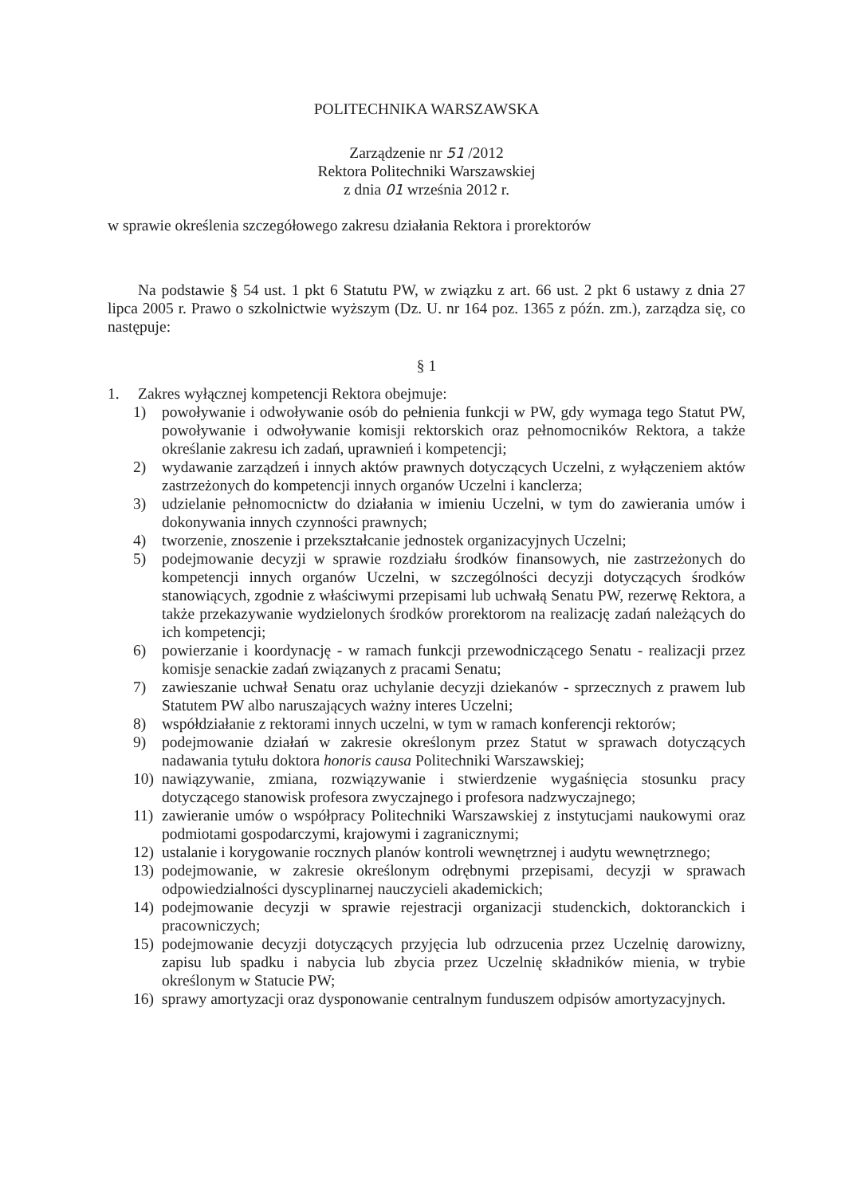POLITECHNIKA WARSZAWSKA
Zarządzenie nr 51 /2012
Rektora Politechniki Warszawskiej
z dnia 01 września 2012 r.
w sprawie określenia szczegółowego zakresu działania Rektora i prorektorów
Na podstawie § 54 ust. 1 pkt 6 Statutu PW, w związku z art. 66 ust. 2 pkt 6 ustawy z dnia 27 lipca 2005 r. Prawo o szkolnictwie wyższym (Dz. U. nr 164 poz. 1365 z późn. zm.), zarządza się, co następuje:
§ 1
1. Zakres wyłącznej kompetencji Rektora obejmuje:
1) powoływanie i odwoływanie osób do pełnienia funkcji w PW, gdy wymaga tego Statut PW, powoływanie i odwoływanie komisji rektorskich oraz pełnomocników Rektora, a także określanie zakresu ich zadań, uprawnień i kompetencji;
2) wydawanie zarządzeń i innych aktów prawnych dotyczących Uczelni, z wyłączeniem aktów zastrzeżonych do kompetencji innych organów Uczelni i kanclerza;
3) udzielanie pełnomocnictw do działania w imieniu Uczelni, w tym do zawierania umów i dokonywania innych czynności prawnych;
4) tworzenie, znoszenie i przekształcanie jednostek organizacyjnych Uczelni;
5) podejmowanie decyzji w sprawie rozdziału środków finansowych, nie zastrzeżonych do kompetencji innych organów Uczelni, w szczególności decyzji dotyczących środków stanowiących, zgodnie z właściwymi przepisami lub uchwałą Senatu PW, rezerwę Rektora, a także przekazywanie wydzielonych środków prorektorom na realizację zadań należących do ich kompetencji;
6) powierzanie i koordynację - w ramach funkcji przewodniczącego Senatu - realizacji przez komisje senackie zadań związanych z pracami Senatu;
7) zawieszanie uchwał Senatu oraz uchylanie decyzji dziekanów - sprzecznych z prawem lub Statutem PW albo naruszających ważny interes Uczelni;
8) współdziałanie z rektorami innych uczelni, w tym w ramach konferencji rektorów;
9) podejmowanie działań w zakresie określonym przez Statut w sprawach dotyczących nadawania tytułu doktora honoris causa Politechniki Warszawskiej;
10) nawiązywanie, zmiana, rozwiązywanie i stwierdzenie wygaśnięcia stosunku pracy dotyczącego stanowisk profesora zwyczajnego i profesora nadzwyczajnego;
11) zawieranie umów o współpracy Politechniki Warszawskiej z instytucjami naukowymi oraz podmiotami gospodarczymi, krajowymi i zagranicznymi;
12) ustalanie i korygowanie rocznych planów kontroli wewnętrznej i audytu wewnętrznego;
13) podejmowanie, w zakresie określonym odrębnymi przepisami, decyzji w sprawach odpowiedzialności dyscyplinarnej nauczycieli akademickich;
14) podejmowanie decyzji w sprawie rejestracji organizacji studenckich, doktoranckich i pracowniczych;
15) podejmowanie decyzji dotyczących przyjęcia lub odrzucenia przez Uczelnię darowizny, zapisu lub spadku i nabycia lub zbycia przez Uczelnię składników mienia, w trybie określonym w Statucie PW;
16) sprawy amortyzacji oraz dysponowanie centralnym funduszem odpisów amortyzacyjnych.